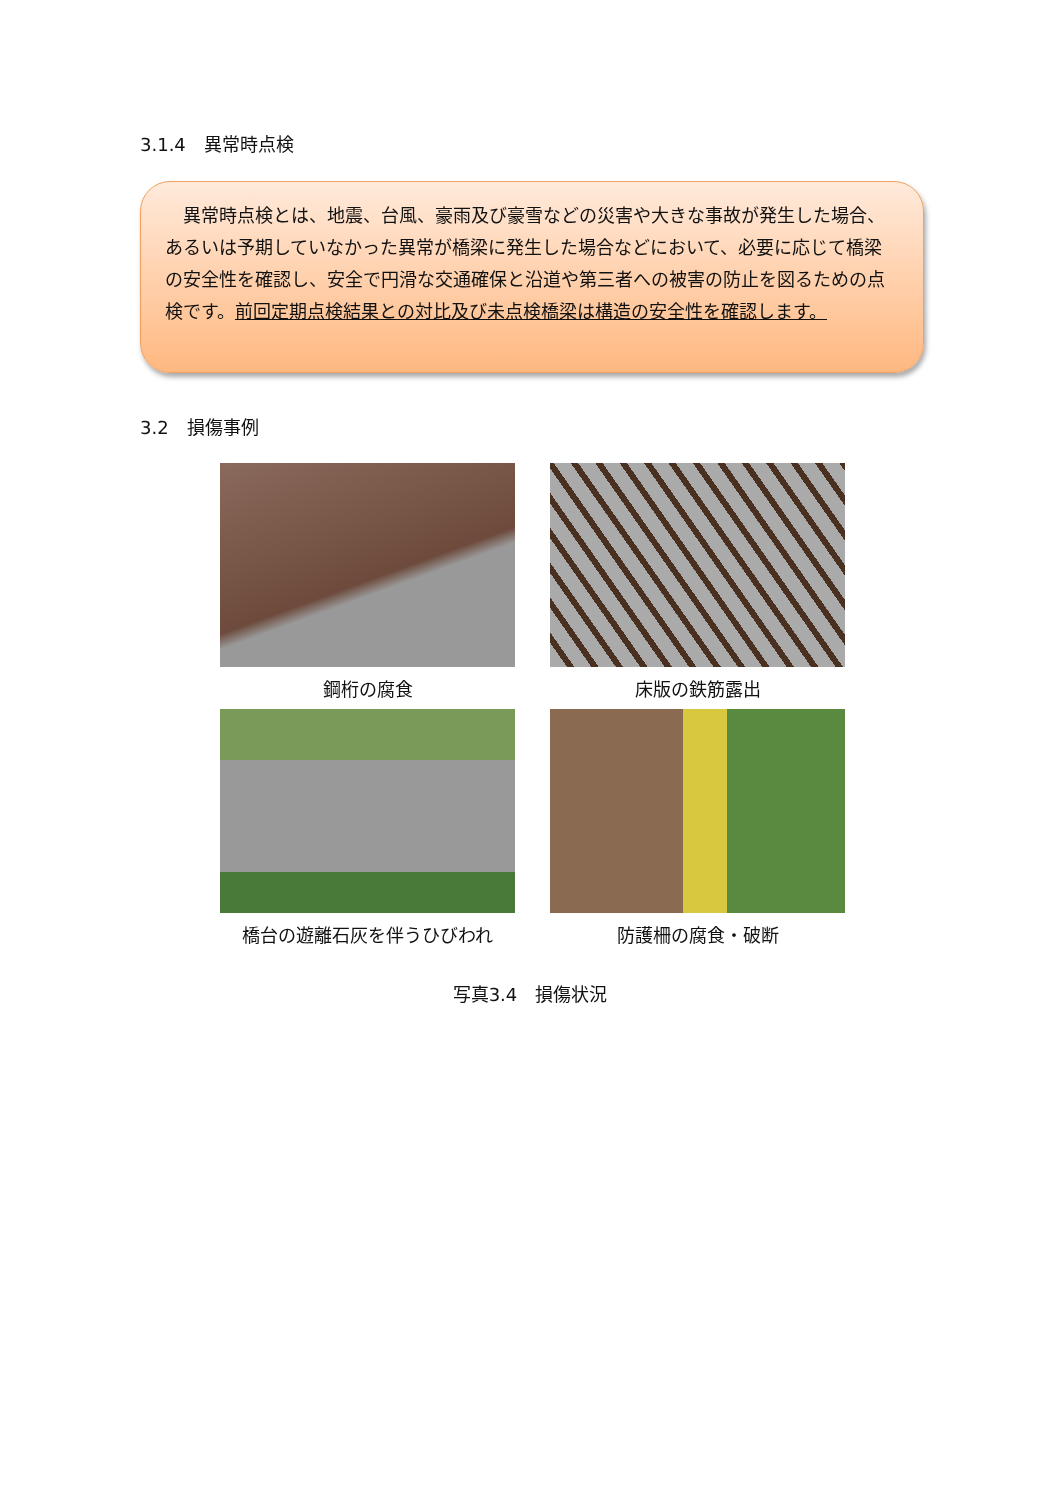3.1.4　異常時点検
　異常時点検とは、地震、台風、豪雨及び豪雪などの災害や大きな事故が発生した場合、あるいは予期していなかった異常が橋梁に発生した場合などにおいて、必要に応じて橋梁の安全性を確認し、安全で円滑な交通確保と沿道や第三者への被害の防止を図るための点検です。前回定期点検結果との対比及び未点検橋梁は構造の安全性を確認します。
3.2　損傷事例
鋼桁の腐食
床版の鉄筋露出
橋台の遊離石灰を伴うひびわれ
防護柵の腐食・破断
写真3.4　損傷状況